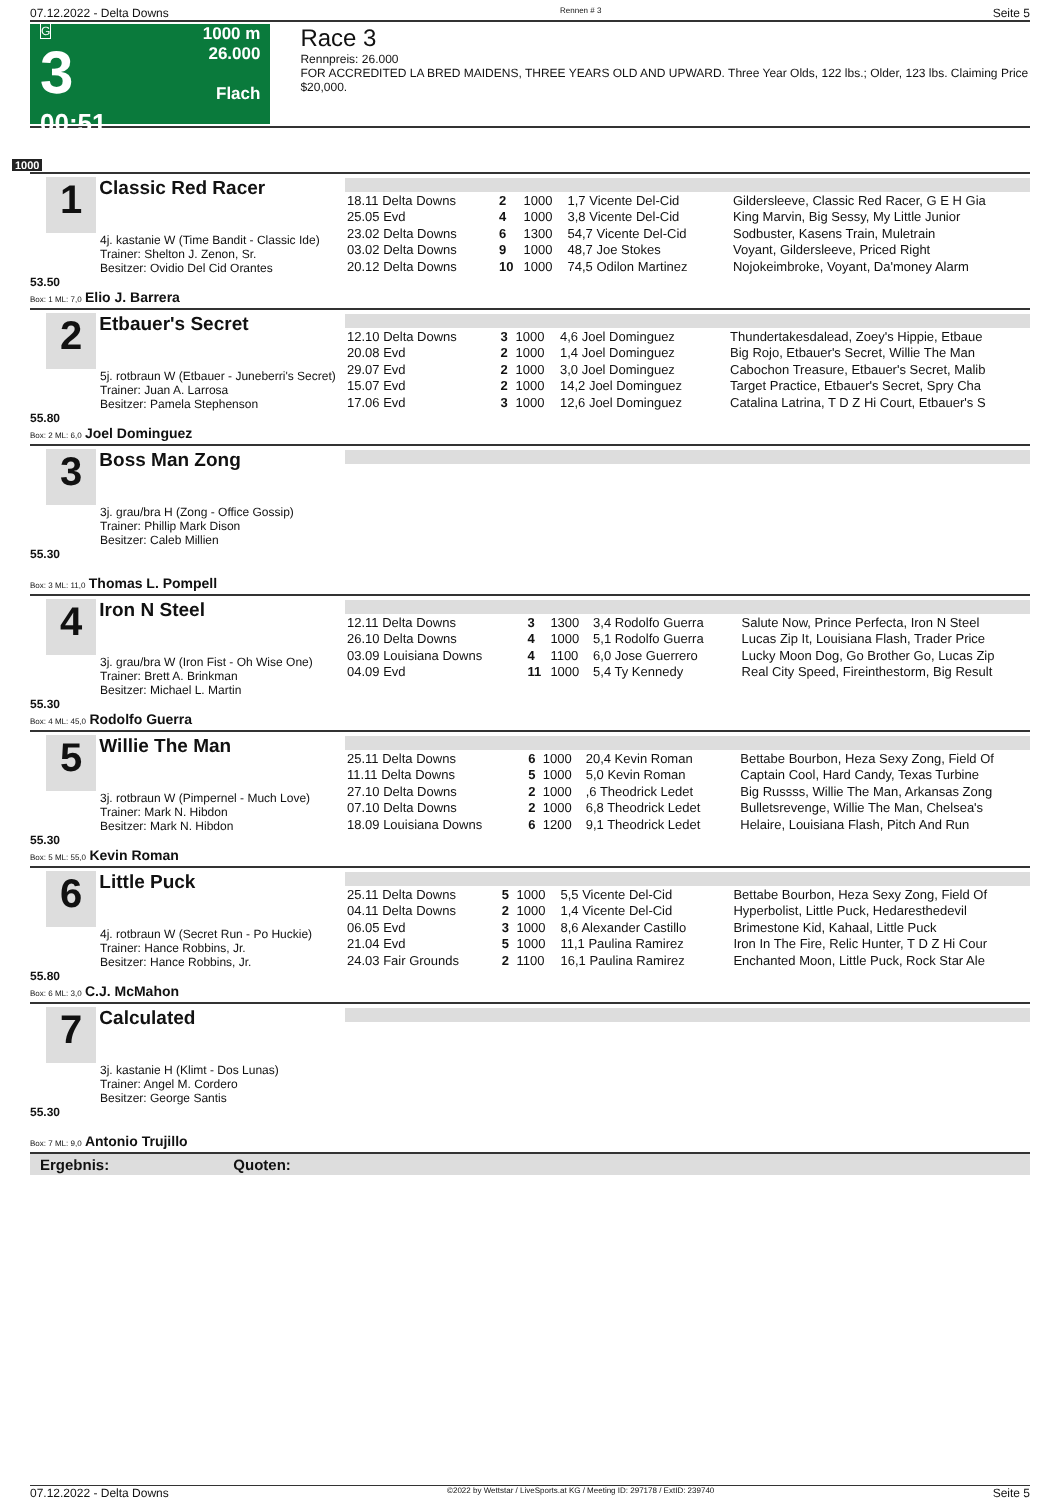07.12.2022 - Delta Downs Rennen # 3 Seite 5
G
3
00:51
1000 m
26.000
Flach
Race 3
Rennpreis: 26.000
FOR ACCREDITED LA BRED MAIDENS, THREE YEARS OLD AND UPWARD. Three Year Olds, 122 lbs.; Older, 123 lbs. Claiming Price $20,000.
1000
1 Classic Red Racer
4j. kastanie W (Time Bandit - Classic Ide)
Trainer: Shelton J. Zenon, Sr.
Besitzer: Ovidio Del Cid Orantes
53.50
Box: 1 ML: 7,0 Elio J. Barrera
| 18.11 Delta Downs | 2 | 1000 | 1,7 Vicente Del-Cid | Gildersleeve, Classic Red Racer, G E H Gia |
| 25.05 Evd | 4 | 1000 | 3,8 Vicente Del-Cid | King Marvin, Big Sessy, My Little Junior |
| 23.02 Delta Downs | 6 | 1300 | 54,7 Vicente Del-Cid | Sodbuster, Kasens Train, Muletrain |
| 03.02 Delta Downs | 9 | 1000 | 48,7 Joe Stokes | Voyant, Gildersleeve, Priced Right |
| 20.12 Delta Downs | 10 | 1000 | 74,5 Odilon Martinez | Nojokeimbroke, Voyant, Da'money Alarm |
2 Etbauer's Secret
5j. rotbraun W (Etbauer - Juneberri's Secret)
Trainer: Juan A. Larrosa
Besitzer: Pamela Stephenson
55.80
Box: 2 ML: 6,0 Joel Dominguez
| 12.10 Delta Downs | 3 | 1000 | 4,6 Joel Dominguez | Thundertakesdalead, Zoey's Hippie, Etbaue |
| 20.08 Evd | 2 | 1000 | 1,4 Joel Dominguez | Big Rojo, Etbauer's Secret, Willie The Man |
| 29.07 Evd | 2 | 1000 | 3,0 Joel Dominguez | Cabochon Treasure, Etbauer's Secret, Malib |
| 15.07 Evd | 2 | 1000 | 14,2 Joel Dominguez | Target Practice, Etbauer's Secret, Spry Cha |
| 17.06 Evd | 3 | 1000 | 12,6 Joel Dominguez | Catalina Latrina, T D Z Hi Court, Etbauer's S |
3 Boss Man Zong
3j. grau/bra H (Zong - Office Gossip)
Trainer: Phillip Mark Dison
Besitzer: Caleb Millien
55.30
Box: 3 ML: 11,0 Thomas L. Pompell
4 Iron N Steel
3j. grau/bra W (Iron Fist - Oh Wise One)
Trainer: Brett A. Brinkman
Besitzer: Michael L. Martin
55.30
Box: 4 ML: 45,0 Rodolfo Guerra
| 12.11 Delta Downs | 3 | 1300 | 3,4 Rodolfo Guerra | Salute Now, Prince Perfecta, Iron N Steel |
| 26.10 Delta Downs | 4 | 1000 | 5,1 Rodolfo Guerra | Lucas Zip It, Louisiana Flash, Trader Price |
| 03.09 Louisiana Downs | 4 | 1100 | 6,0 Jose Guerrero | Lucky Moon Dog, Go Brother Go, Lucas Zip |
| 04.09 Evd | 11 | 1000 | 5,4 Ty Kennedy | Real City Speed, Fireinthestorm, Big Result |
5 Willie The Man
3j. rotbraun W (Pimpernel - Much Love)
Trainer: Mark N. Hibdon
Besitzer: Mark N. Hibdon
55.30
Box: 5 ML: 55,0 Kevin Roman
| 25.11 Delta Downs | 6 | 1000 | 20,4 Kevin Roman | Bettabe Bourbon, Heza Sexy Zong, Field Of |
| 11.11 Delta Downs | 5 | 1000 | 5,0 Kevin Roman | Captain Cool, Hard Candy, Texas Turbine |
| 27.10 Delta Downs | 2 | 1000 | ,6 Theodrick Ledet | Big Russss, Willie The Man, Arkansas Zong |
| 07.10 Delta Downs | 2 | 1000 | 6,8 Theodrick Ledet | Bulletsrevenge, Willie The Man, Chelsea's |
| 18.09 Louisiana Downs | 6 | 1200 | 9,1 Theodrick Ledet | Helaire, Louisiana Flash, Pitch And Run |
6 Little Puck
4j. rotbraun W (Secret Run - Po Huckie)
Trainer: Hance Robbins, Jr.
Besitzer: Hance Robbins, Jr.
55.80
Box: 6 ML: 3,0 C.J. McMahon
| 25.11 Delta Downs | 5 | 1000 | 5,5 Vicente Del-Cid | Bettabe Bourbon, Heza Sexy Zong, Field Of |
| 04.11 Delta Downs | 2 | 1000 | 1,4 Vicente Del-Cid | Hyperbolist, Little Puck, Hedaresthedevil |
| 06.05 Evd | 3 | 1000 | 8,6 Alexander Castillo | Brimestone Kid, Kahaal, Little Puck |
| 21.04 Evd | 5 | 1000 | 11,1 Paulina Ramirez | Iron In The Fire, Relic Hunter, T D Z Hi Cour |
| 24.03 Fair Grounds | 2 | 1100 | 16,1 Paulina Ramirez | Enchanted Moon, Little Puck, Rock Star Ale |
7 Calculated
3j. kastanie H (Klimt - Dos Lunas)
Trainer: Angel M. Cordero
Besitzer: George Santis
55.30
Box: 7 ML: 9,0 Antonio Trujillo
Ergebnis: Quoten:
07.12.2022 - Delta Downs ©2022 by Wettstar / LiveSports.at KG / Meeting ID: 297178 / ExtID: 239740 Seite 5